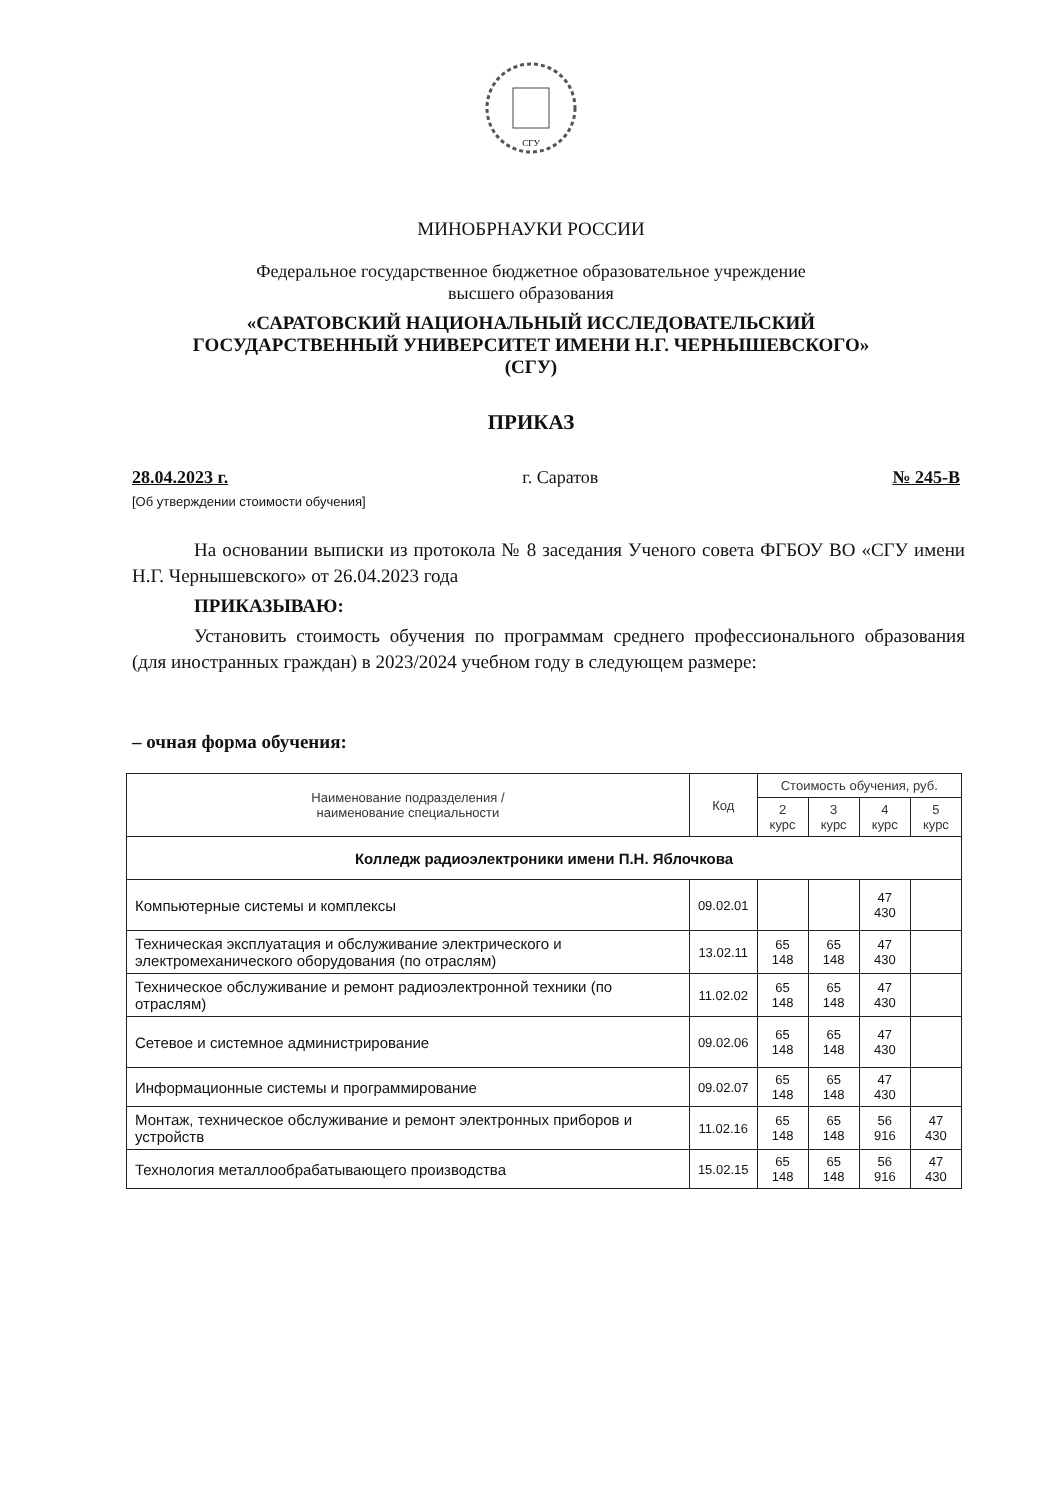СГУ
МИНОБРНАУКИ РОССИИ
Федеральное государственное бюджетное образовательное учреждение
высшего образования
«САРАТОВСКИЙ НАЦИОНАЛЬНЫЙ ИССЛЕДОВАТЕЛЬСКИЙ
ГОСУДАРСТВЕННЫЙ УНИВЕРСИТЕТ ИМЕНИ Н.Г. ЧЕРНЫШЕВСКОГО»
(СГУ)
ПРИКАЗ
28.04.2023 г. г. Саратов № 245-В
[Об утверждении стоимости обучения]
На основании выписки из протокола № 8 заседания Ученого совета ФГБОУ ВО «СГУ имени Н.Г. Чернышевского» от 26.04.2023 года
ПРИКАЗЫВАЮ:
Установить стоимость обучения по программам среднего профессионального образования (для иностранных граждан) в 2023/2024 учебном году в следующем размере:
– очная форма обучения:
| Наименование подразделения / наименование специальности | Код | Стоимость обучения, руб. | | | |
| --- | --- | --- | --- | --- | --- |
| | | 2 курс | 3 курс | 4 курс | 5 курс |
| Колледж радиоэлектроники имени П.Н. Яблочкова | | | | | |
| Компьютерные системы и комплексы | 09.02.01 | | | 47 430 | |
| Техническая эксплуатация и обслуживание электрического и электромеханического оборудования (по отраслям) | 13.02.11 | 65 148 | 65 148 | 47 430 | |
| Техническое обслуживание и ремонт радиоэлектронной техники (по отраслям) | 11.02.02 | 65 148 | 65 148 | 47 430 | |
| Сетевое и системное администрирование | 09.02.06 | 65 148 | 65 148 | 47 430 | |
| Информационные системы и программирование | 09.02.07 | 65 148 | 65 148 | 47 430 | |
| Монтаж, техническое обслуживание и ремонт электронных приборов и устройств | 11.02.16 | 65 148 | 65 148 | 56 916 | 47 430 |
| Технология металлообрабатывающего производства | 15.02.15 | 65 148 | 65 148 | 56 916 | 47 430 |